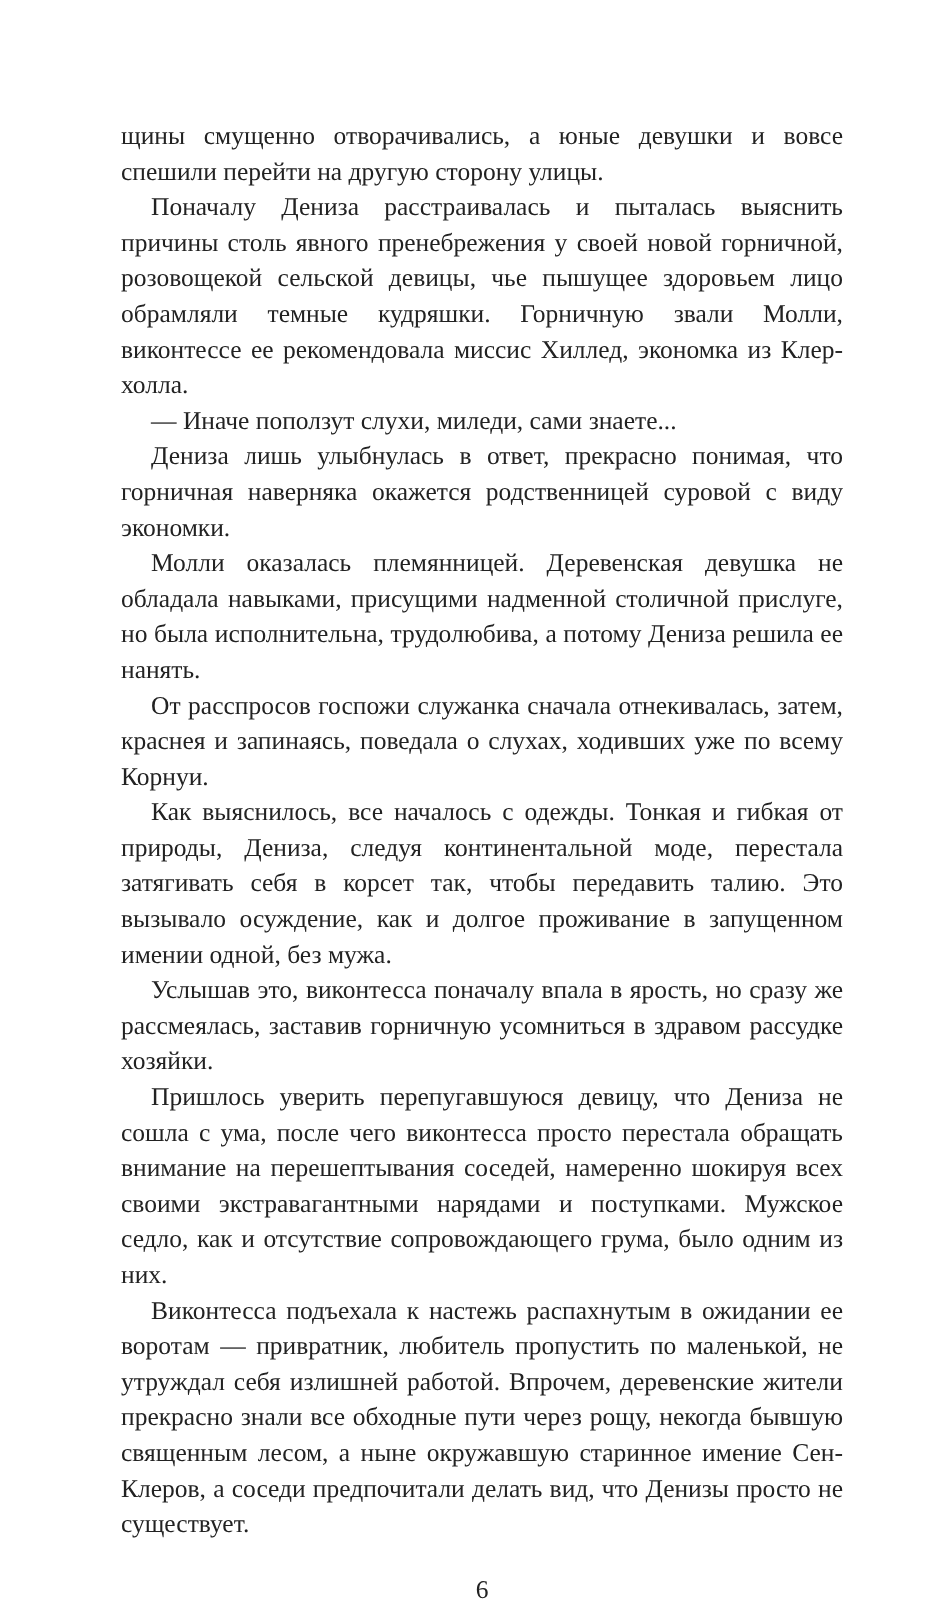щины смущенно отворачивались, а юные девушки и вовсе спешили перейти на другую сторону улицы.
Поначалу Дениза расстраивалась и пыталась выяснить причины столь явного пренебрежения у своей новой горничной, розовощекой сельской девицы, чье пышущее здоровьем лицо обрамляли темные кудряшки. Горничную звали Молли, виконтессе ее рекомендовала миссис Хиллед, экономка из Клер-холла.
— Иначе поползут слухи, миледи, сами знаете...
Дениза лишь улыбнулась в ответ, прекрасно понимая, что горничная наверняка окажется родственницей суровой с виду экономки.
Молли оказалась племянницей. Деревенская девушка не обладала навыками, присущими надменной столичной прислуге, но была исполнительна, трудолюбива, а потому Дениза решила ее нанять.
От расспросов госпожи служанка сначала отнекивалась, затем, краснея и запинаясь, поведала о слухах, ходивших уже по всему Корнуи.
Как выяснилось, все началось с одежды. Тонкая и гибкая от природы, Дениза, следуя континентальной моде, перестала затягивать себя в корсет так, чтобы передавить талию. Это вызывало осуждение, как и долгое проживание в запущенном имении одной, без мужа.
Услышав это, виконтесса поначалу впала в ярость, но сразу же рассмеялась, заставив горничную усомниться в здравом рассудке хозяйки.
Пришлось уверить перепугавшуюся девицу, что Дениза не сошла с ума, после чего виконтесса просто перестала обращать внимание на перешептывания соседей, намеренно шокируя всех своими экстравагантными нарядами и поступками. Мужское седло, как и отсутствие сопровождающего грума, было одним из них.
Виконтесса подъехала к настежь распахнутым в ожидании ее воротам — привратник, любитель пропустить по маленькой, не утруждал себя излишней работой. Впрочем, деревенские жители прекрасно знали все обходные пути через рощу, некогда бывшую священным лесом, а ныне окружавшую старинное имение Сен-Клеров, а соседи предпочитали делать вид, что Денизы просто не существует.
6